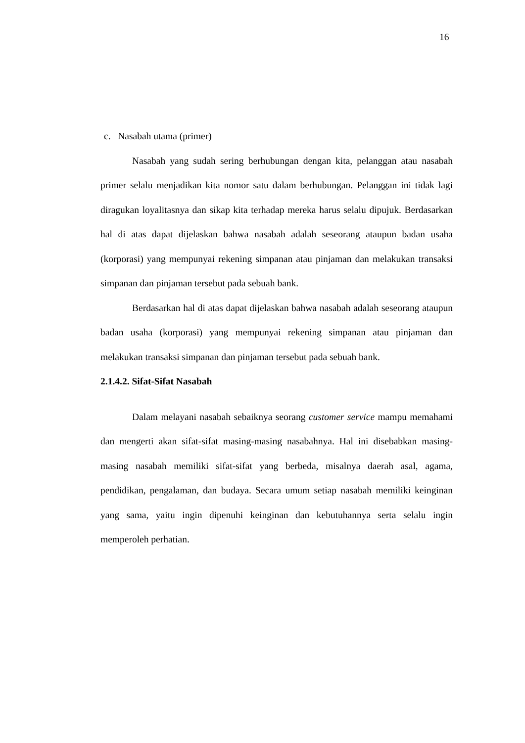16
c. Nasabah utama (primer)
Nasabah yang sudah sering berhubungan dengan kita, pelanggan atau nasabah primer selalu menjadikan kita nomor satu dalam berhubungan. Pelanggan ini tidak lagi diragukan loyalitasnya dan sikap kita terhadap mereka harus selalu dipujuk. Berdasarkan hal di atas dapat dijelaskan bahwa nasabah adalah seseorang ataupun badan usaha (korporasi) yang mempunyai rekening simpanan atau pinjaman dan melakukan transaksi simpanan dan pinjaman tersebut pada sebuah bank.
Berdasarkan hal di atas dapat dijelaskan bahwa nasabah adalah seseorang ataupun badan usaha (korporasi) yang mempunyai rekening simpanan atau pinjaman dan melakukan transaksi simpanan dan pinjaman tersebut pada sebuah bank.
2.1.4.2. Sifat-Sifat Nasabah
Dalam melayani nasabah sebaiknya seorang customer service mampu memahami dan mengerti akan sifat-sifat masing-masing nasabahnya. Hal ini disebabkan masing-masing nasabah memiliki sifat-sifat yang berbeda, misalnya daerah asal, agama, pendidikan, pengalaman, dan budaya. Secara umum setiap nasabah memiliki keinginan yang sama, yaitu ingin dipenuhi keinginan dan kebutuhannya serta selalu ingin memperoleh perhatian.